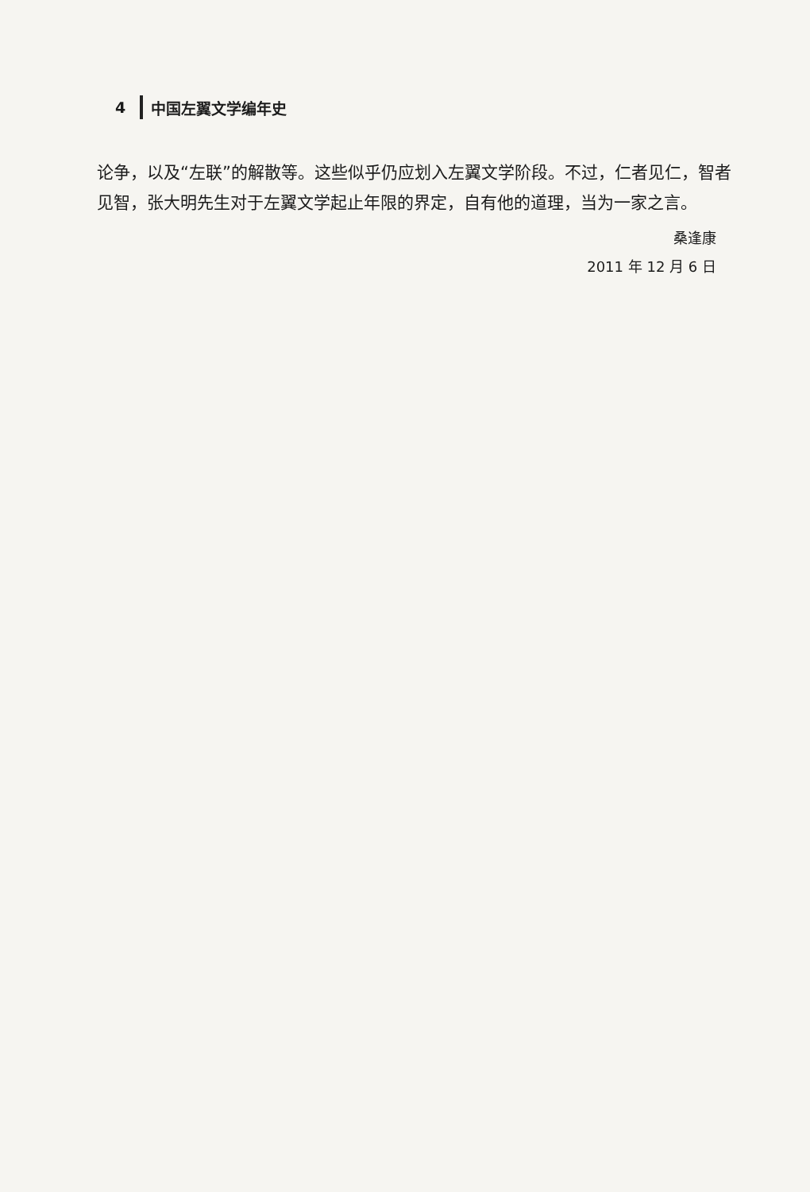4 中国左翼文学编年史
论争，以及“左联”的解散等。这些似乎仍应划入左翼文学阶段。不过，仁者见仁，智者见智，张大明先生对于左翼文学起止年限的界定，自有他的道理，当为一家之言。
桑逢康
2011 年 12 月 6 日